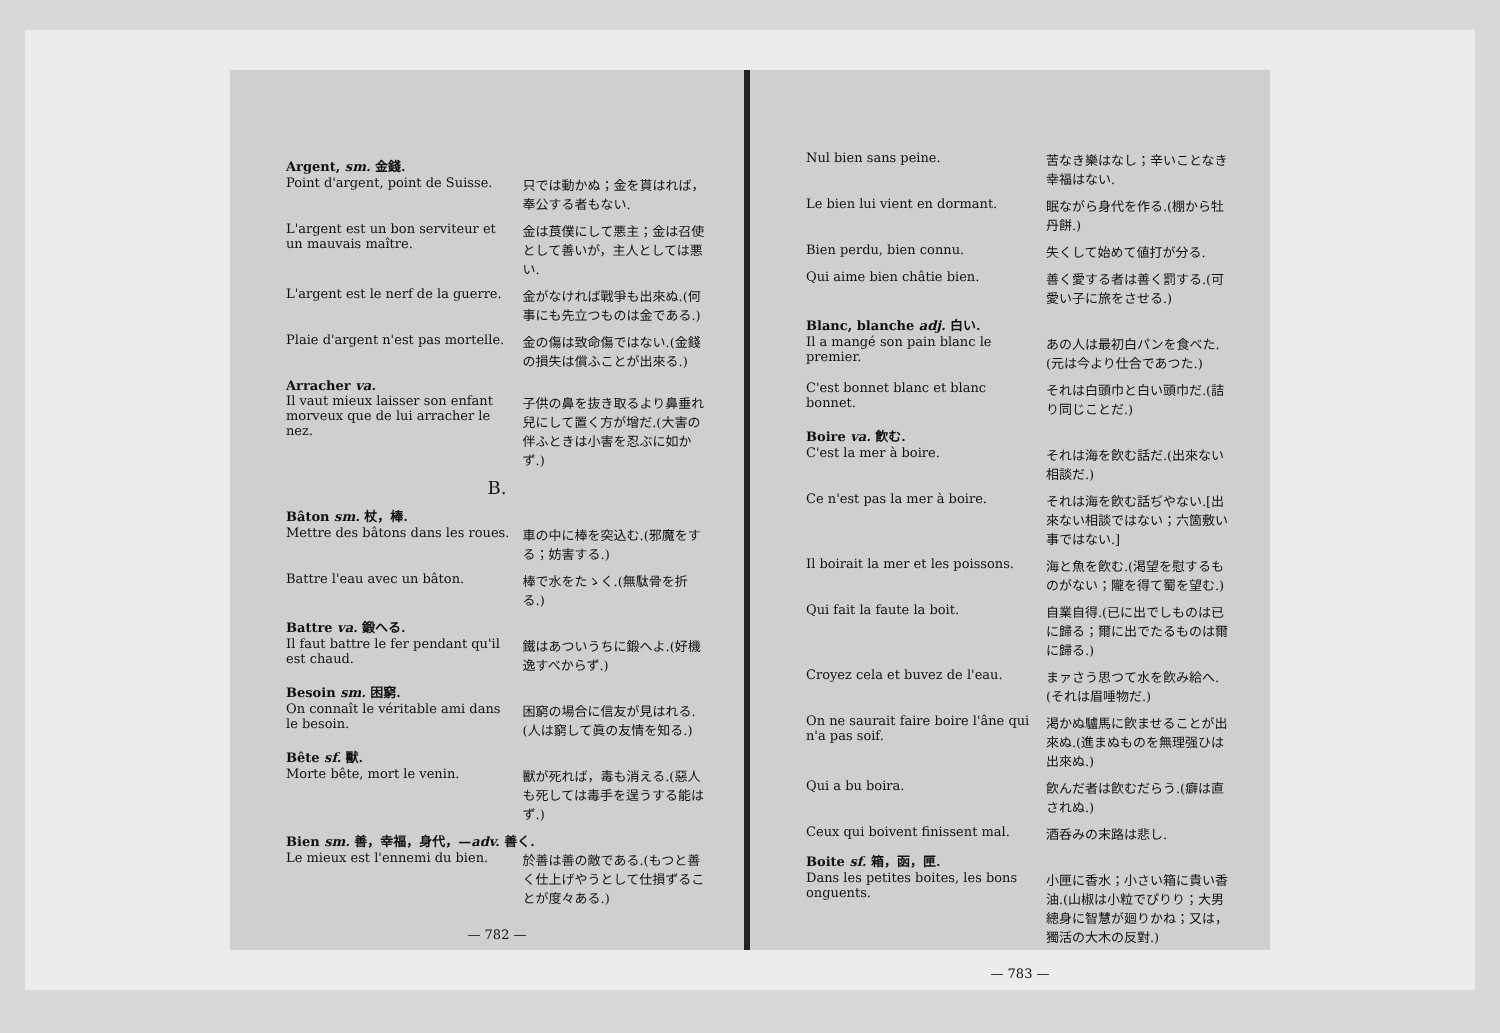Argent, sm. 金錢.
Point d'argent, point de Suisse.
只では動かぬ；金を貰はれば，奉公する者もない.
L'argent est un bon serviteur et un mauvais maître.
金は莨僕にして悪主；金は召使として善いが，主人としては悪い.
L'argent est le nerf de la guerre.
金がなければ戰爭も出來ぬ.(何事にも先立つものは金である.)
Plaie d'argent n'est pas mortelle.
金の傷は致命傷ではない.(金錢の損失は償ふことが出來る.)
Arracher va.
Il vaut mieux laisser son enfant morveux que de lui arracher le nez.
子供の鼻を抜き取るより鼻垂れ兒にして置く方が增だ.(大害の伴ふときは小害を忍ぶに如かず.)
B.
Bâton sm. 杖，棒.
Mettre des bâtons dans les roues.
車の中に棒を突込む.(邪魔をする；妨害する.)
Battre l'eau avec un bâton. 棒で水をたゝく.(無駄骨を折る.)
Battre va. 鍛へる.
Il faut battre le fer pendant qu'il est chaud.
鐵はあついうちに鍛へよ.(好機逸すべからず.)
Besoin sm. 困窮.
On connaît le véritable ami dans le besoin.
困窮の場合に信友が見はれる.(人は窮して眞の友情を知る.)
Bête sf. 獸.
Morte bête, mort le venin. 獸が死れば，毒も消える.(惡人も死しては毒手を逞うする能はず.)
Bien sm. 善，幸福，身代，—adv. 善く.
Le mieux est l'ennemi du bien. 於善は善の敵である.(もつと善く仕上げやうとして仕損ずることが度々ある.)
— 782 —
Nul bien sans peine. 苦なき樂はなし；辛いことなき幸福はない.
Le bien lui vient en dormant. 眠ながら身代を作る.(棚から牡丹餅.)
Bien perdu, bien connu. 失くして始めて値打が分る.
Qui aime bien châtie bien. 善く愛する者は善く罰する.(可愛い子に旅をさせる.)
Blanc, blanche adj. 白い.
Il a mangé son pain blanc le premier.
あの人は最初白パンを食べた.(元は今より仕合であつた.)
C'est bonnet blanc et blanc bonnet.
それは白頭巾と白い頭巾だ.(詰り同じことだ.)
Boire va. 飮む.
C'est la mer à boire. それは海を飮む話だ.(出來ない相談だ.)
Ce n'est pas la mer à boire. それは海を飮む話ぢやない.[出來ない相談ではない；六箇敷い事ではない.]
Il boirait la mer et les poissons.
海と魚を飮む.(渇望を慰するものがない；隴を得て蜀を望む.)
Qui fait la faute la boit. 自業自得.(已に出でしものは已に歸る；爾に出でたるものは爾に歸る.)
Croyez cela et buvez de l'eau. まァさう思つて水を飮み給へ.(それは眉唾物だ.)
On ne saurait faire boire l'âne qui n'a pas soif.
渇かぬ驢馬に飮ませることが出來ぬ.(進まぬものを無理强ひは出來ぬ.)
Qui a bu boira. 飮んだ者は飮むだらう.(癖は直されぬ.)
Ceux qui boivent finissent mal.
酒呑みの末路は悲し.
Boite sf. 箱，函，匣.
Dans les petites boites, les bons onguents.
小匣に香水；小さい箱に貴い香油.(山椒は小粒でぴりり；大男總身に智慧が廻りかね；又は，獨活の大木の反對.)
— 783 —